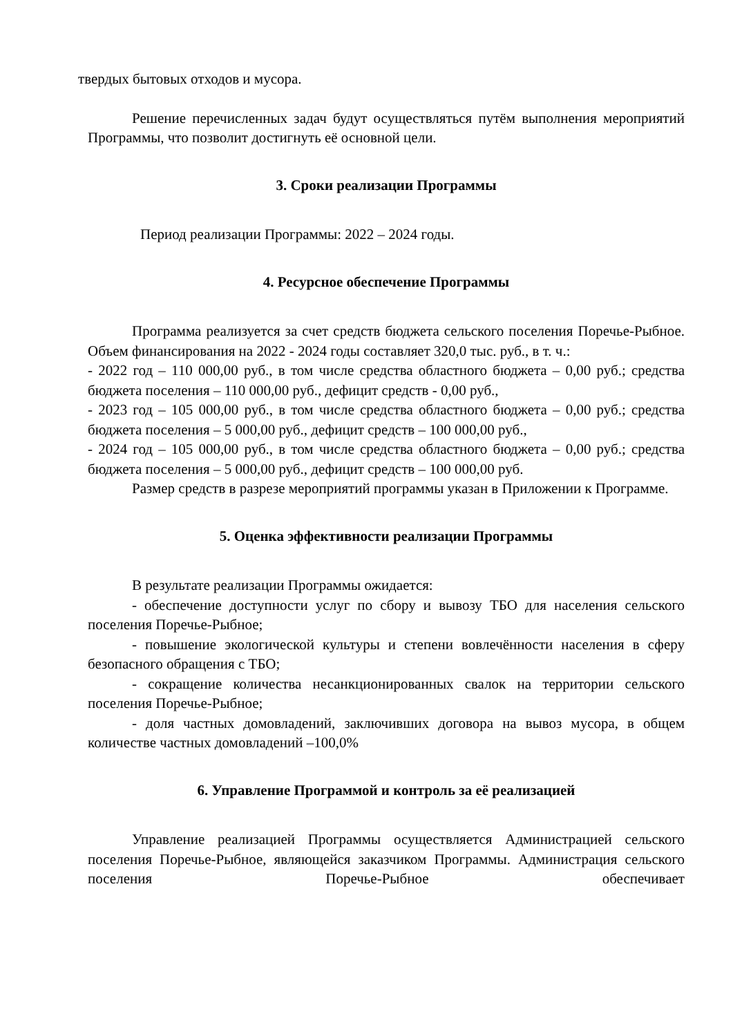твердых бытовых отходов и мусора.
Решение перечисленных задач будут осуществляться путём выполнения мероприятий Программы, что позволит достигнуть её основной цели.
3. Сроки реализации Программы
Период реализации Программы: 2022 – 2024 годы.
4. Ресурсное обеспечение Программы
Программа реализуется за счет средств бюджета сельского поселения Поречье-Рыбное. Объем финансирования на 2022 - 2024 годы составляет 320,0 тыс. руб., в т. ч.:
- 2022 год – 110 000,00 руб., в том числе средства областного бюджета – 0,00 руб.; средства бюджета поселения – 110 000,00 руб., дефицит средств - 0,00 руб.,
- 2023 год – 105 000,00 руб., в том числе средства областного бюджета – 0,00 руб.; средства бюджета поселения – 5 000,00 руб., дефицит средств – 100 000,00 руб.,
- 2024 год – 105 000,00 руб., в том числе средства областного бюджета – 0,00 руб.; средства бюджета поселения – 5 000,00 руб., дефицит средств – 100 000,00 руб.
Размер средств в разрезе мероприятий программы указан в Приложении к Программе.
5. Оценка эффективности реализации Программы
В результате реализации Программы ожидается:
- обеспечение доступности услуг по сбору и вывозу ТБО для населения сельского поселения Поречье-Рыбное;
- повышение экологической культуры и степени вовлечённости населения в сферу безопасного обращения с ТБО;
- сокращение количества несанкционированных свалок на территории сельского поселения Поречье-Рыбное;
- доля частных домовладений, заключивших договора на вывоз мусора, в общем количестве частных домовладений –100,0%
6. Управление Программой и контроль за её реализацией
Управление реализацией Программы осуществляется Администрацией сельского поселения Поречье-Рыбное, являющейся заказчиком Программы. Администрация сельского поселения Поречье-Рыбное обеспечивает